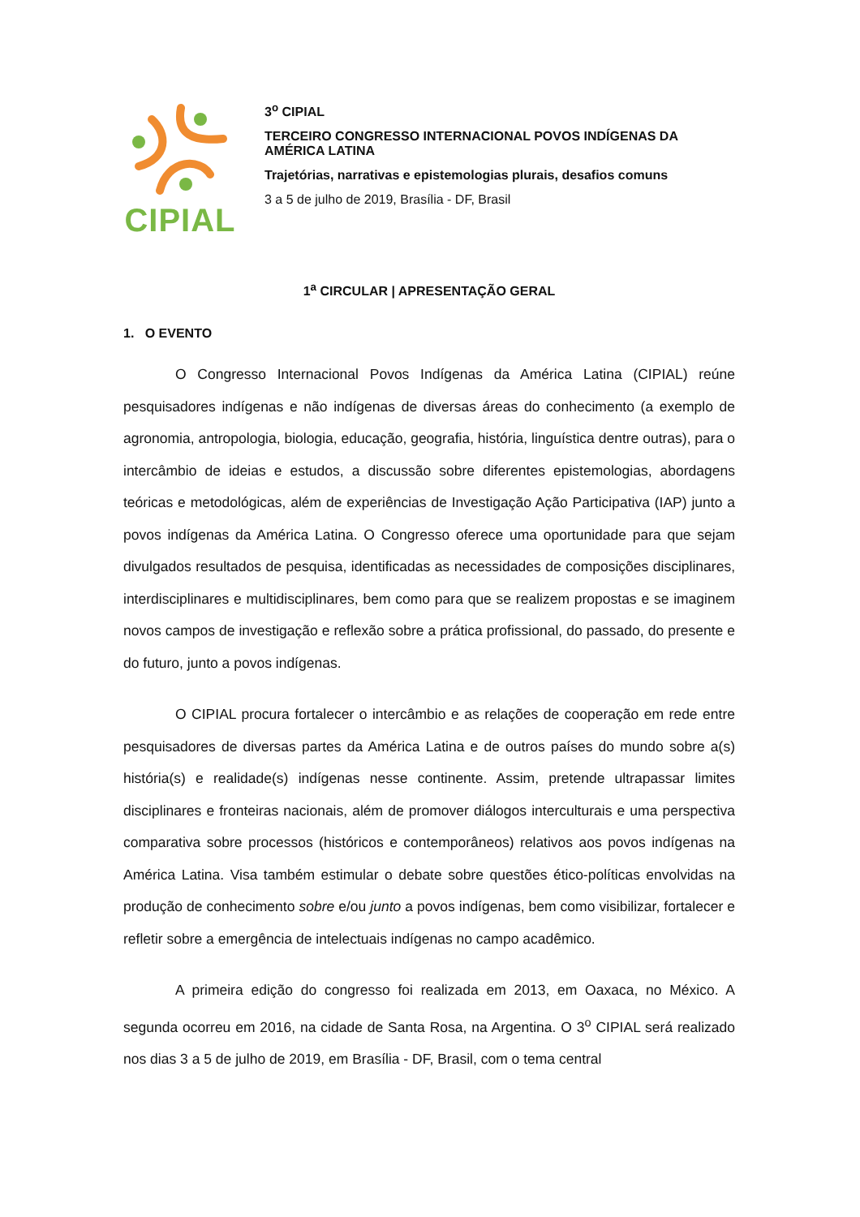CIPIAL
3<sup>o</sup> CIPIAL
TERCEIRO CONGRESSO INTERNACIONAL POVOS INDÍGENAS DA AMÉRICA LATINA
Trajetórias, narrativas e epistemologias plurais, desafios comuns
3 a 5 de julho de 2019, Brasília - DF, Brasil
1<sup>a</sup> CIRCULAR | APRESENTAÇÃO GERAL
1. O EVENTO
O Congresso Internacional Povos Indígenas da América Latina (CIPIAL) reúne pesquisadores indígenas e não indígenas de diversas áreas do conhecimento (a exemplo de agronomia, antropologia, biologia, educação, geografia, história, linguística dentre outras), para o intercâmbio de ideias e estudos, a discussão sobre diferentes epistemologias, abordagens teóricas e metodológicas, além de experiências de Investigação Ação Participativa (IAP) junto a povos indígenas da América Latina. O Congresso oferece uma oportunidade para que sejam divulgados resultados de pesquisa, identificadas as necessidades de composições disciplinares, interdisciplinares e multidisciplinares, bem como para que se realizem propostas e se imaginem novos campos de investigação e reflexão sobre a prática profissional, do passado, do presente e do futuro, junto a povos indígenas.
O CIPIAL procura fortalecer o intercâmbio e as relações de cooperação em rede entre pesquisadores de diversas partes da América Latina e de outros países do mundo sobre a(s) história(s) e realidade(s) indígenas nesse continente. Assim, pretende ultrapassar limites disciplinares e fronteiras nacionais, além de promover diálogos interculturais e uma perspectiva comparativa sobre processos (históricos e contemporâneos) relativos aos povos indígenas na América Latina. Visa também estimular o debate sobre questões ético-políticas envolvidas na produção de conhecimento sobre e/ou junto a povos indígenas, bem como visibilizar, fortalecer e refletir sobre a emergência de intelectuais indígenas no campo acadêmico.
A primeira edição do congresso foi realizada em 2013, em Oaxaca, no México. A segunda ocorreu em 2016, na cidade de Santa Rosa, na Argentina. O 3<sup>o</sup> CIPIAL será realizado nos dias 3 a 5 de julho de 2019, em Brasília - DF, Brasil, com o tema central